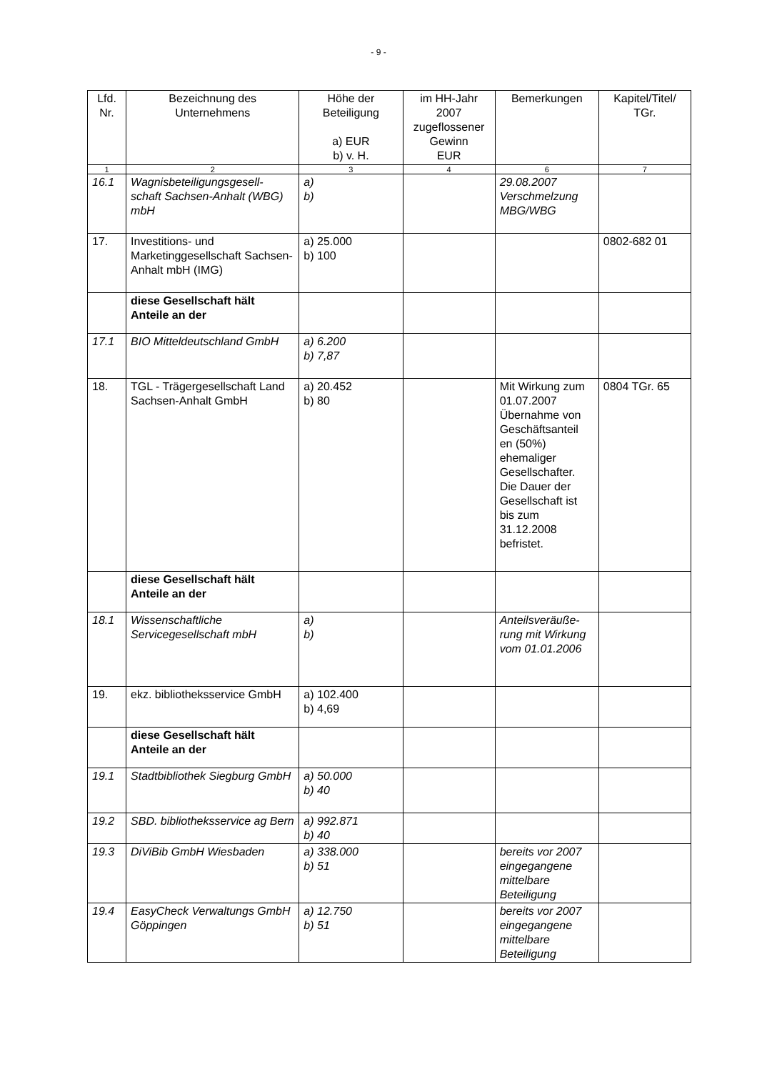- 9 -
| Lfd. Nr. | Bezeichnung des Unternehmens | Höhe der Beteiligung a) EUR b) v. H. | im HH-Jahr 2007 zugeflossener Gewinn EUR | Bemerkungen | Kapitel/Titel/ TGr. |
| --- | --- | --- | --- | --- | --- |
| 1 | 2 | 3 | 4 | 6 | 7 |
| 16.1 | Wagnisbeteiligungsgesell- schaft Sachsen-Anhalt (WBG) mbH | a) b) | | 29.08.2007 Verschmelzung MBG/WBG | |
| 17. | Investitions- und Marketinggesellschaft Sachsen-Anhalt mbH (IMG) | a) 25.000 b) 100 | | | 0802-682 01 |
| | diese Gesellschaft hält Anteile an der | | | | |
| 17.1 | BIO Mitteldeutschland GmbH | a) 6.200 b) 7,87 | | | |
| 18. | TGL - Trägergesellschaft Land Sachsen-Anhalt GmbH | a) 20.452 b) 80 | | Mit Wirkung zum 01.07.2007 Übernahme von Geschäftsanteil en (50%) ehemaliger Gesellschafter. Die Dauer der Gesellschaft ist bis zum 31.12.2008 befristet. | 0804 TGr. 65 |
| | diese Gesellschaft hält Anteile an der | | | | |
| 18.1 | Wissenschaftliche Servicegesellschaft mbH | a) b) | | Anteilsveräuße- rung mit Wirkung vom 01.01.2006 | |
| 19. | ekz. bibliotheksservice GmbH | a) 102.400 b) 4,69 | | | |
| | diese Gesellschaft hält Anteile an der | | | | |
| 19.1 | Stadtbibliothek Siegburg GmbH | a) 50.000 b) 40 | | | |
| 19.2 | SBD. bibliotheksservice ag Bern | a) 992.871 b) 40 | | | |
| 19.3 | DiViBib GmbH Wiesbaden | a) 338.000 b) 51 | | bereits vor 2007 eingegangene mittelbare Beteiligung | |
| 19.4 | EasyCheck Verwaltungs GmbH Göppingen | a) 12.750 b) 51 | | bereits vor 2007 eingegangene mittelbare Beteiligung | |